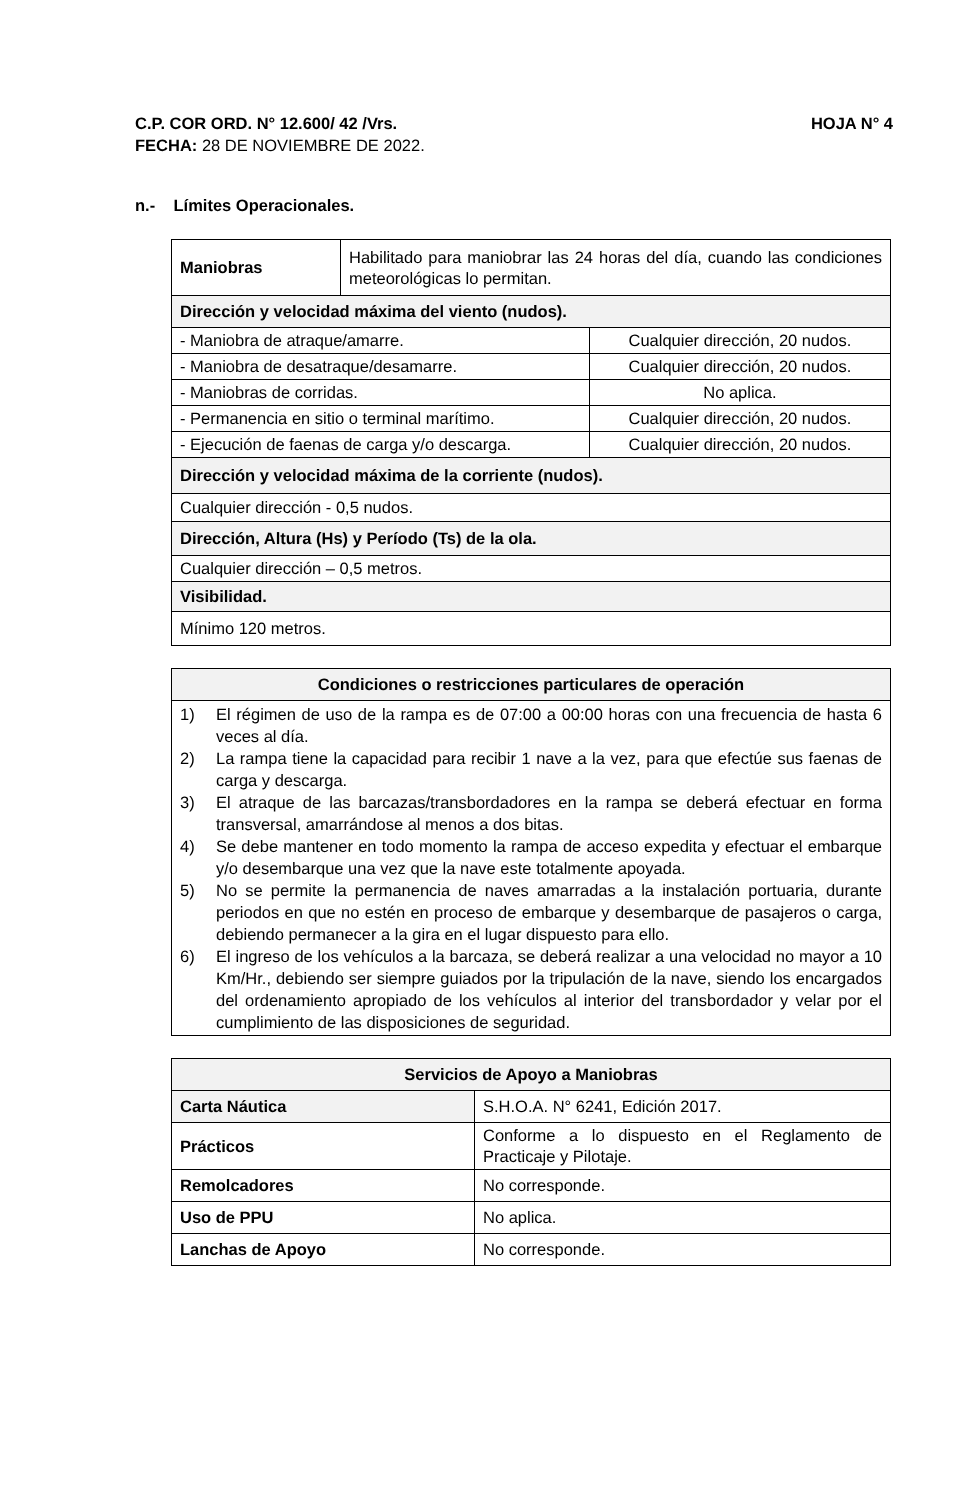C.P. COR ORD. N° 12.600/ 42 /Vrs. HOJA N° 4
FECHA: 28 DE NOVIEMBRE DE 2022.
n.- Límites Operacionales.
| Maniobras | Habilitado para maniobrar las 24 horas del día, cuando las condiciones meteorológicas lo permitan. | |
| Dirección y velocidad máxima del viento (nudos). | | |
| - Maniobra de atraque/amarre. | | Cualquier dirección, 20 nudos. |
| - Maniobra de desatraque/desamarre. | | Cualquier dirección, 20 nudos. |
| - Maniobras de corridas. | | No aplica. |
| - Permanencia en sitio o terminal marítimo. | | Cualquier dirección, 20 nudos. |
| - Ejecución de faenas de carga y/o descarga. | | Cualquier dirección, 20 nudos. |
| Dirección y velocidad máxima de la corriente (nudos). | | |
| Cualquier dirección - 0,5 nudos. | | |
| Dirección, Altura (Hs) y Período (Ts) de la ola. | | |
| Cualquier dirección – 0,5 metros. | | |
| Visibilidad. | | |
| Mínimo 120 metros. | | |
| Condiciones o restricciones particulares de operación |
| --- |
| 1) El régimen de uso de la rampa es de 07:00 a 00:00 horas con una frecuencia de hasta 6 veces al día. 2) La rampa tiene la capacidad para recibir 1 nave a la vez, para que efectúe sus faenas de carga y descarga. 3) El atraque de las barcazas/transbordadores en la rampa se deberá efectuar en forma transversal, amarrándose al menos a dos bitas. 4) Se debe mantener en todo momento la rampa de acceso expedita y efectuar el embarque y/o desembarque una vez que la nave este totalmente apoyada. 5) No se permite la permanencia de naves amarradas a la instalación portuaria, durante periodos en que no estén en proceso de embarque y desembarque de pasajeros o carga, debiendo permanecer a la gira en el lugar dispuesto para ello. 6) El ingreso de los vehículos a la barcaza, se deberá realizar a una velocidad no mayor a 10 Km/Hr., debiendo ser siempre guiados por la tripulación de la nave, siendo los encargados del ordenamiento apropiado de los vehículos al interior del transbordador y velar por el cumplimiento de las disposiciones de seguridad. |
| Servicios de Apoyo a Maniobras | |
| --- | --- |
| Carta Náutica | S.H.O.A. N° 6241, Edición 2017. |
| Prácticos | Conforme a lo dispuesto en el Reglamento de Practicaje y Pilotaje. |
| Remolcadores | No corresponde. |
| Uso de PPU | No aplica. |
| Lanchas de Apoyo | No corresponde. |